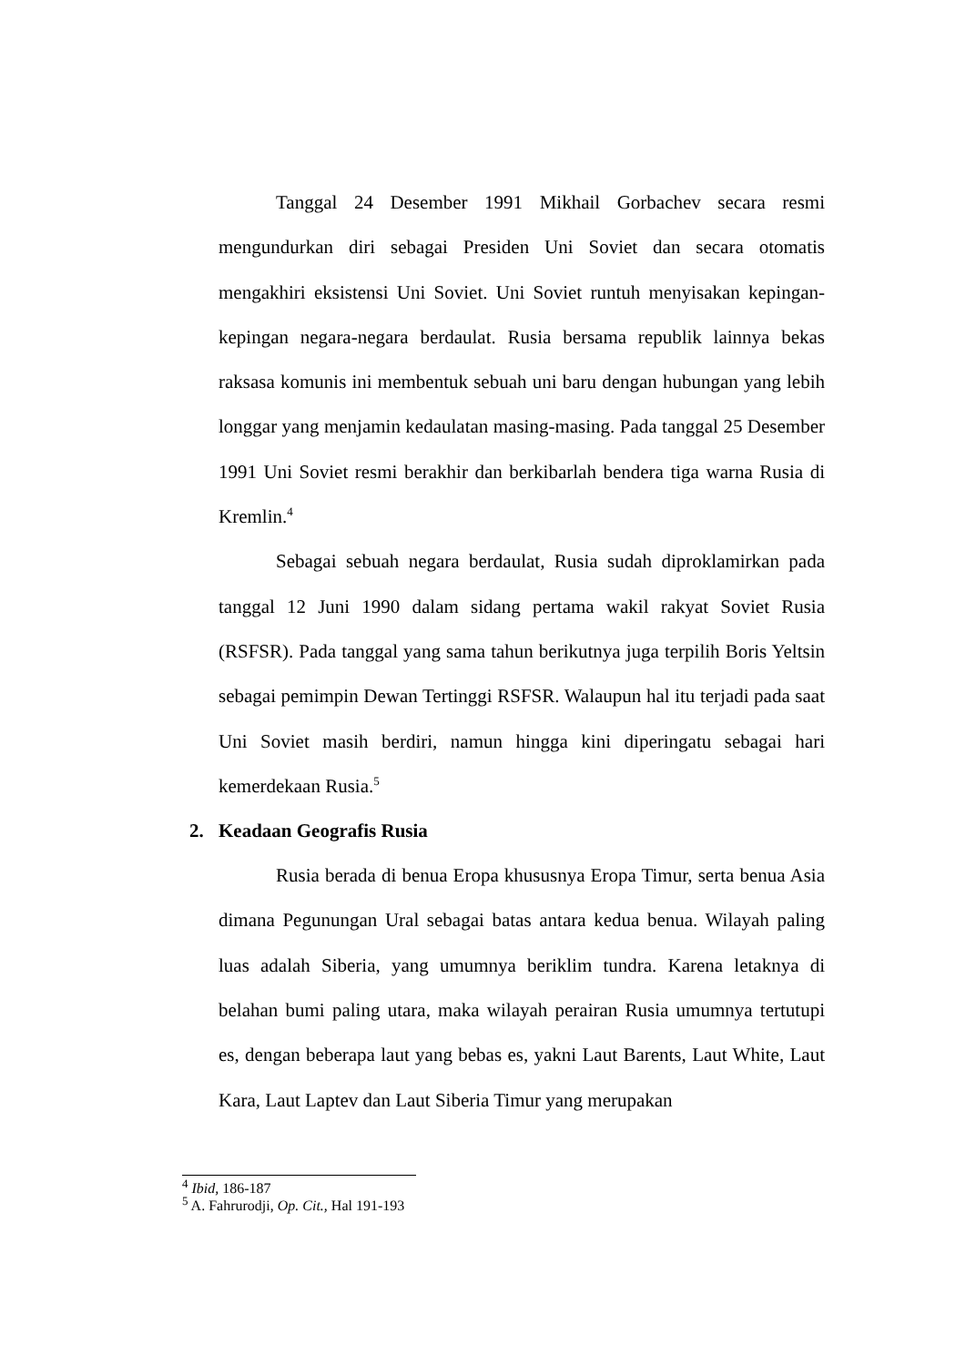Tanggal 24 Desember 1991 Mikhail Gorbachev secara resmi mengundurkan diri sebagai Presiden Uni Soviet dan secara otomatis mengakhiri eksistensi Uni Soviet. Uni Soviet runtuh menyisakan kepingan-kepingan negara-negara berdaulat. Rusia bersama republik lainnya bekas raksasa komunis ini membentuk sebuah uni baru dengan hubungan yang lebih longgar yang menjamin kedaulatan masing-masing. Pada tanggal 25 Desember 1991 Uni Soviet resmi berakhir dan berkibarlah bendera tiga warna Rusia di Kremlin.<sup>4</sup>
Sebagai sebuah negara berdaulat, Rusia sudah diproklamirkan pada tanggal 12 Juni 1990 dalam sidang pertama wakil rakyat Soviet Rusia (RSFSR). Pada tanggal yang sama tahun berikutnya juga terpilih Boris Yeltsin sebagai pemimpin Dewan Tertinggi RSFSR. Walaupun hal itu terjadi pada saat Uni Soviet masih berdiri, namun hingga kini diperingatu sebagai hari kemerdekaan Rusia.<sup>5</sup>
2. Keadaan Geografis Rusia
Rusia berada di benua Eropa khususnya Eropa Timur, serta benua Asia dimana Pegunungan Ural sebagai batas antara kedua benua. Wilayah paling luas adalah Siberia, yang umumnya beriklim tundra. Karena letaknya di belahan bumi paling utara, maka wilayah perairan Rusia umumnya tertutupi es, dengan beberapa laut yang bebas es, yakni Laut Barents, Laut White, Laut Kara, Laut Laptev dan Laut Siberia Timur yang merupakan
<sup>4</sup> Ibid, 186-187
<sup>5</sup> A. Fahrurodji, Op. Cit., Hal 191-193